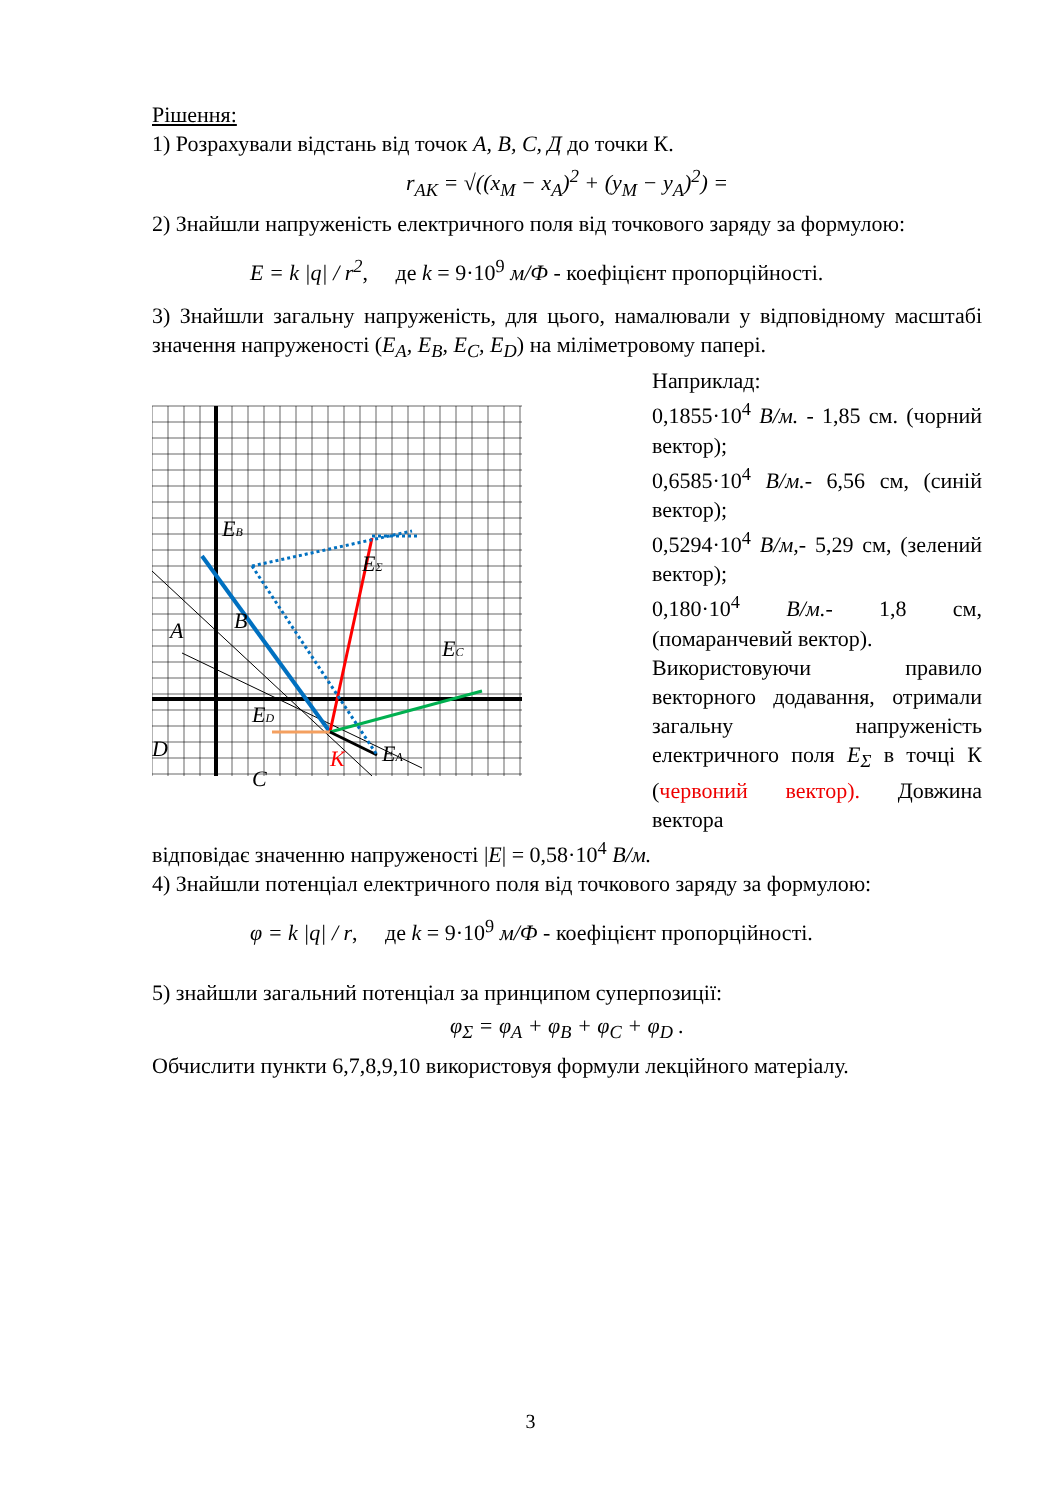Рішення:
1) Розрахували відстань від точок A, B, C, Д до точки К.
r<sub>AK</sub> = √((x<sub>M</sub> − x<sub>A</sub>)<sup>2</sup> + (y<sub>M</sub> − y<sub>A</sub>)<sup>2</sup>) =
2) Знайшли напруженість електричного поля від точкового заряду за формулою:
E = k |q| / r<sup>2</sup>, де k = 9·10<sup>9</sup> м/Ф - коефіцієнт пропорційності.
3) Знайшли загальну напруженість, для цього, намалювали у відповідному масштабі значення напруженості (E<sub>A</sub>, E<sub>B</sub>, E<sub>C</sub>, E<sub>D</sub>) на міліметровому папері.
EB
EΣ
EC
ED
EA
A
B
D
C
K
Наприклад:
0,1855·10<sup>4</sup> В/м. - 1,85 см. (чорний вектор);
0,6585·10<sup>4</sup> В/м.- 6,56 см, (синій вектор);
0,5294·10<sup>4</sup> В/м,- 5,29 см, (зелений вектор);
0,180·10<sup>4</sup> В/м.- 1,8 см, (помаранчевий вектор).
Використовуючи правило векторного додавання, отримали загальну напруженість електричного поля E<sub>Σ</sub> в точці К (червоний вектор). Довжина вектора
відповідає значенню напруженості |E| = 0,58·10<sup>4</sup> В/м.
4) Знайшли потенціал електричного поля від точкового заряду за формулою:
φ = k |q| / r, де k = 9·10<sup>9</sup> м/Ф - коефіцієнт пропорційності.
5) знайшли загальний потенціал за принципом суперпозиції:
φ<sub>Σ</sub> = φ<sub>A</sub> + φ<sub>B</sub> + φ<sub>C</sub> + φ<sub>D</sub> .
Обчислити пункти 6,7,8,9,10 використовуя формули лекційного матеріалу.
3